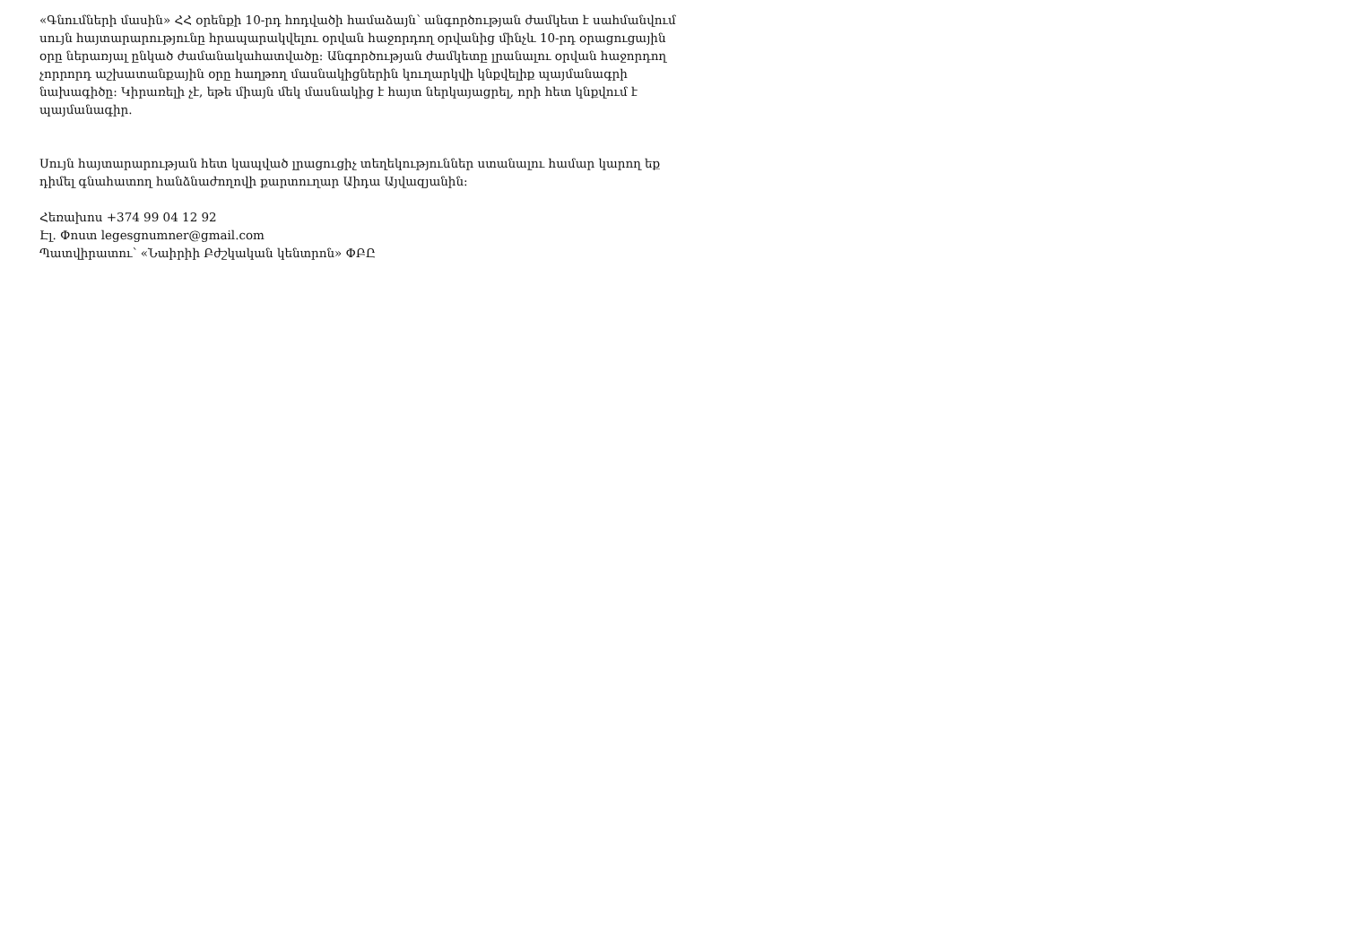«Գնումների մասին» ՀՀ օրենքի 10-րդ հոդվածի համաձայն՝ անգործության ժամկետ է սահմանվում սույն հայտարարությունը հրապարակվելու օրվան հաջորդող օրվանից մինչև 10-րդ օրացուցային օրը ներառյալ ընկած ժամանակահատվածը: Անգործության ժամկետը լրանալու օրվան հաջորդող չորրորդ աշխատանքային օրը հաղթող մասնակիցներին կուղարկվի կնքվելիք պայմանագրի նախագիծը: Կիրառելի չէ, եթե միայն մեկ մասնակից է հայտ ներկայացրել, որի հետ կնքվում է պայմանագիր.
Սույն հայտարարության հետ կապված լրացուցիչ տեղեկություններ ստանալու համար կարող եք դիմել գնահատող հանձնաժողովի քարտուղար Աիդա Այվազյանին:
Հեռախոս +374 99 04 12 92
Էլ. Փոստ legesgnumner@gmail.com
Պատվիրատու՝ «Նաիրիի Բժշկական կենտրոն» ՓԲԸ